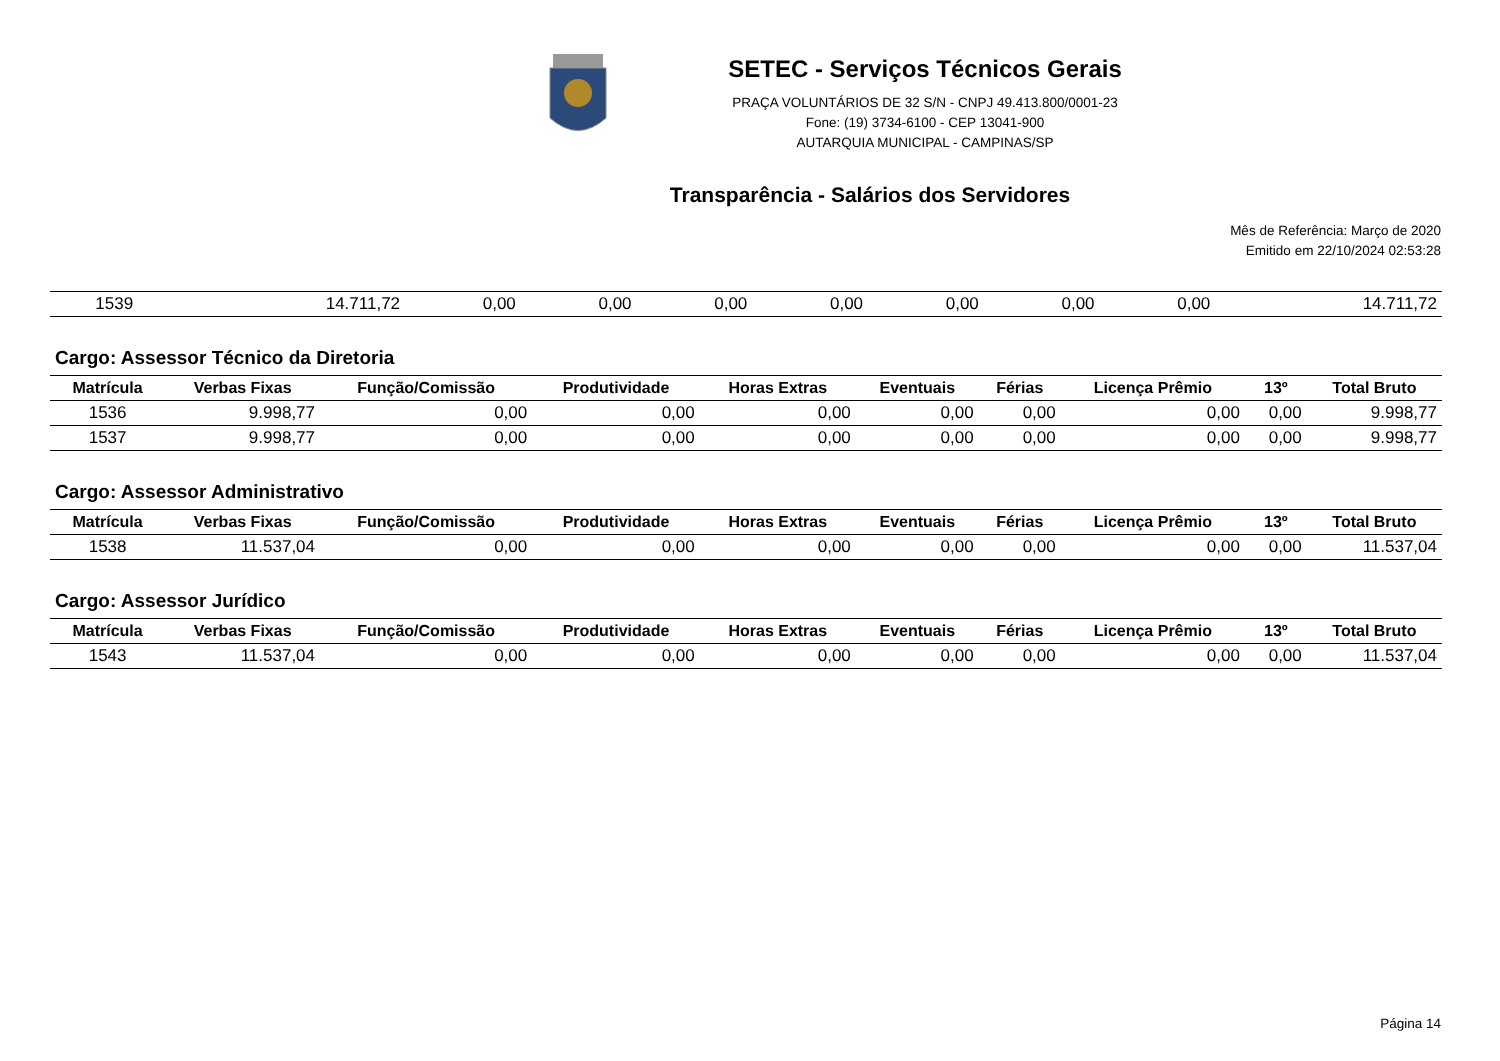SETEC - Serviços Técnicos Gerais
PRAÇA VOLUNTÁRIOS DE 32 S/N - CNPJ 49.413.800/0001-23
Fone: (19) 3734-6100 - CEP 13041-900
AUTARQUIA MUNICIPAL - CAMPINAS/SP
Transparência - Salários dos Servidores
Mês de Referência: Março de 2020
Emitido em 22/10/2024 02:53:28
| 1539 | 14.711,72 | 0,00 | 0,00 | 0,00 | 0,00 | 0,00 | 0,00 | 0,00 | 14.711,72 |
Cargo: Assessor Técnico da Diretoria
| Matrícula | Verbas Fixas | Função/Comissão | Produtividade | Horas Extras | Eventuais | Férias | Licença Prêmio | 13º | Total Bruto |
| --- | --- | --- | --- | --- | --- | --- | --- | --- | --- |
| 1536 | 9.998,77 | 0,00 | 0,00 | 0,00 | 0,00 | 0,00 | 0,00 | 0,00 | 9.998,77 |
| 1537 | 9.998,77 | 0,00 | 0,00 | 0,00 | 0,00 | 0,00 | 0,00 | 0,00 | 9.998,77 |
Cargo: Assessor Administrativo
| Matrícula | Verbas Fixas | Função/Comissão | Produtividade | Horas Extras | Eventuais | Férias | Licença Prêmio | 13º | Total Bruto |
| --- | --- | --- | --- | --- | --- | --- | --- | --- | --- |
| 1538 | 11.537,04 | 0,00 | 0,00 | 0,00 | 0,00 | 0,00 | 0,00 | 0,00 | 11.537,04 |
Cargo: Assessor Jurídico
| Matrícula | Verbas Fixas | Função/Comissão | Produtividade | Horas Extras | Eventuais | Férias | Licença Prêmio | 13º | Total Bruto |
| --- | --- | --- | --- | --- | --- | --- | --- | --- | --- |
| 1543 | 11.537,04 | 0,00 | 0,00 | 0,00 | 0,00 | 0,00 | 0,00 | 0,00 | 11.537,04 |
Página 14